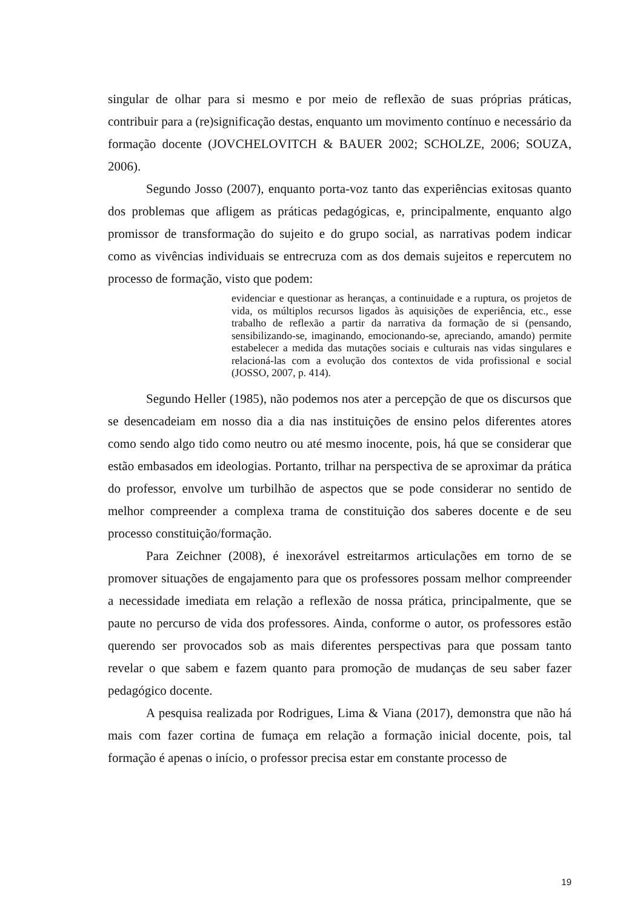singular de olhar para si mesmo e por meio de reflexão de suas próprias práticas, contribuir para a (re)significação destas, enquanto um movimento contínuo e necessário da formação docente (JOVCHELOVITCH & BAUER 2002; SCHOLZE, 2006; SOUZA, 2006).
Segundo Josso (2007), enquanto porta-voz tanto das experiências exitosas quanto dos problemas que afligem as práticas pedagógicas, e, principalmente, enquanto algo promissor de transformação do sujeito e do grupo social, as narrativas podem indicar como as vivências individuais se entrecruza com as dos demais sujeitos e repercutem no processo de formação, visto que podem:
evidenciar e questionar as heranças, a continuidade e a ruptura, os projetos de vida, os múltiplos recursos ligados às aquisições de experiência, etc., esse trabalho de reflexão a partir da narrativa da formação de si (pensando, sensibilizando-se, imaginando, emocionando-se, apreciando, amando) permite estabelecer a medida das mutações sociais e culturais nas vidas singulares e relacioná-las com a evolução dos contextos de vida profissional e social (JOSSO, 2007, p. 414).
Segundo Heller (1985), não podemos nos ater a percepção de que os discursos que se desencadeiam em nosso dia a dia nas instituições de ensino pelos diferentes atores como sendo algo tido como neutro ou até mesmo inocente, pois, há que se considerar que estão embasados em ideologias. Portanto, trilhar na perspectiva de se aproximar da prática do professor, envolve um turbilhão de aspectos que se pode considerar no sentido de melhor compreender a complexa trama de constituição dos saberes docente e de seu processo constituição/formação.
Para Zeichner (2008), é inexorável estreitarmos articulações em torno de se promover situações de engajamento para que os professores possam melhor compreender a necessidade imediata em relação a reflexão de nossa prática, principalmente, que se paute no percurso de vida dos professores. Ainda, conforme o autor, os professores estão querendo ser provocados sob as mais diferentes perspectivas para que possam tanto revelar o que sabem e fazem quanto para promoção de mudanças de seu saber fazer pedagógico docente.
A pesquisa realizada por Rodrigues, Lima & Viana (2017), demonstra que não há mais com fazer cortina de fumaça em relação a formação inicial docente, pois, tal formação é apenas o início, o professor precisa estar em constante processo de
19